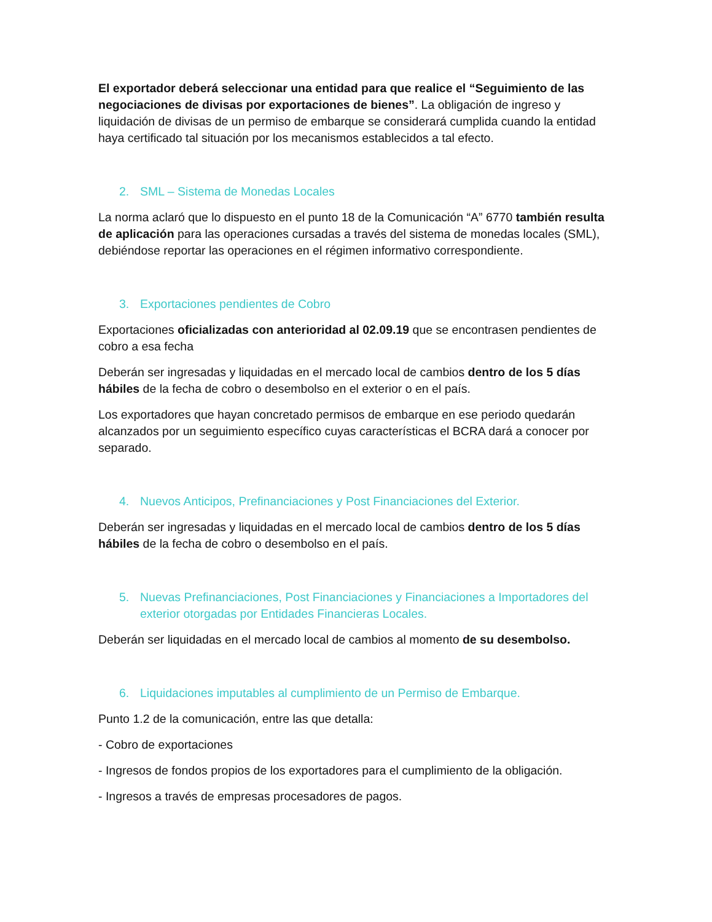El exportador deberá seleccionar una entidad para que realice el “Seguimiento de las negociaciones de divisas por exportaciones de bienes”. La obligación de ingreso y liquidación de divisas de un permiso de embarque se considerará cumplida cuando la entidad haya certificado tal situación por los mecanismos establecidos a tal efecto.
2. SML – Sistema de Monedas Locales
La norma aclaró que lo dispuesto en el punto 18 de la Comunicación “A” 6770 también resulta de aplicación para las operaciones cursadas a través del sistema de monedas locales (SML), debiéndose reportar las operaciones en el régimen informativo correspondiente.
3. Exportaciones pendientes de Cobro
Exportaciones oficializadas con anterioridad al 02.09.19 que se encontrasen pendientes de cobro a esa fecha
Deberán ser ingresadas y liquidadas en el mercado local de cambios dentro de los 5 días hábiles de la fecha de cobro o desembolso en el exterior o en el país.
Los exportadores que hayan concretado permisos de embarque en ese periodo quedarán alcanzados por un seguimiento específico cuyas características el BCRA dará a conocer por separado.
4. Nuevos Anticipos, Prefinanciaciones y Post Financiaciones del Exterior.
Deberán ser ingresadas y liquidadas en el mercado local de cambios dentro de los 5 días hábiles de la fecha de cobro o desembolso en el país.
5. Nuevas Prefinanciaciones, Post Financiaciones y Financiaciones a Importadores del exterior otorgadas por Entidades Financieras Locales.
Deberán ser liquidadas en el mercado local de cambios al momento de su desembolso.
6. Liquidaciones imputables al cumplimiento de un Permiso de Embarque.
Punto 1.2 de la comunicación, entre las que detalla:
- Cobro de exportaciones
- Ingresos de fondos propios de los exportadores para el cumplimiento de la obligación.
- Ingresos a través de empresas procesadores de pagos.